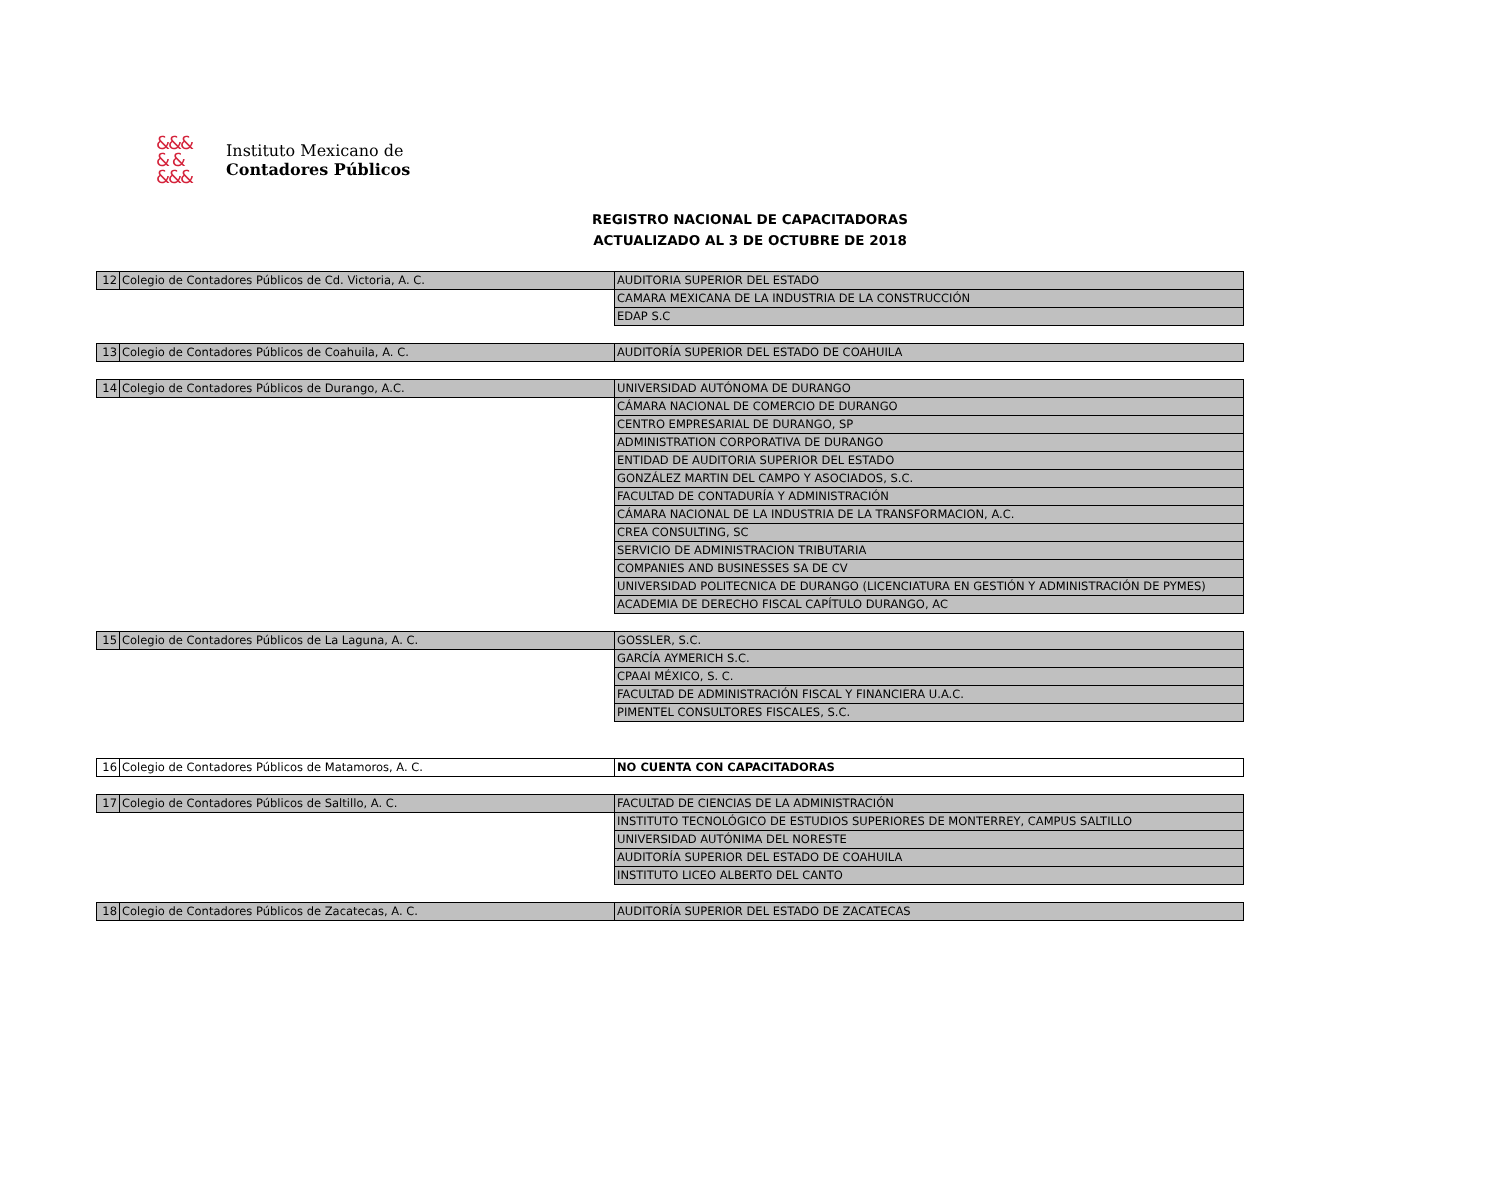&&&
& &
&&&
Instituto Mexicano de
Contadores Públicos
REGISTRO NACIONAL DE CAPACITADORAS
ACTUALIZADO AL 3 DE OCTUBRE DE 2018
| 12 | Colegio de Contadores Públicos de Cd. Victoria, A. C. | AUDITORIA SUPERIOR DEL ESTADO |
| | | CAMARA MEXICANA DE LA INDUSTRIA DE LA CONSTRUCCIÓN |
| | | EDAP S.C |
| 13 | Colegio de Contadores Públicos de Coahuila, A. C. | AUDITORÍA SUPERIOR DEL ESTADO DE COAHUILA |
| 14 | Colegio de Contadores Públicos de Durango, A.C. | UNIVERSIDAD AUTÓNOMA DE DURANGO |
| | | CÁMARA NACIONAL DE COMERCIO DE DURANGO |
| | | CENTRO EMPRESARIAL DE DURANGO, SP |
| | | ADMINISTRATION CORPORATIVA DE DURANGO |
| | | ENTIDAD DE AUDITORIA SUPERIOR DEL ESTADO |
| | | GONZÁLEZ MARTIN DEL CAMPO Y ASOCIADOS, S.C. |
| | | FACULTAD DE CONTADURÍA Y ADMINISTRACIÓN |
| | | CÁMARA NACIONAL DE LA INDUSTRIA DE LA TRANSFORMACION, A.C. |
| | | CREA CONSULTING, SC |
| | | SERVICIO DE ADMINISTRACION TRIBUTARIA |
| | | COMPANIES AND BUSINESSES SA DE CV |
| | | UNIVERSIDAD POLITECNICA DE DURANGO (LICENCIATURA EN GESTIÓN Y ADMINISTRACIÓN DE PYMES) |
| | | ACADEMIA DE DERECHO FISCAL CAPÍTULO DURANGO, AC |
| 15 | Colegio de Contadores Públicos de La Laguna, A. C. | GOSSLER, S.C. |
| | | GARCÍA AYMERICH S.C. |
| | | CPAAI MÉXICO, S. C. |
| | | FACULTAD DE ADMINISTRACIÓN FISCAL Y FINANCIERA U.A.C. |
| | | PIMENTEL CONSULTORES FISCALES, S.C. |
| 16 | Colegio de Contadores Públicos de Matamoros, A. C. | NO CUENTA CON CAPACITADORAS |
| 17 | Colegio de Contadores Públicos de Saltillo, A. C. | FACULTAD DE CIENCIAS DE LA ADMINISTRACIÓN |
| | | INSTITUTO TECNOLÓGICO DE ESTUDIOS SUPERIORES DE MONTERREY, CAMPUS SALTILLO |
| | | UNIVERSIDAD AUTÓNIMA DEL NORESTE |
| | | AUDITORÍA SUPERIOR DEL ESTADO DE COAHUILA |
| | | INSTITUTO LICEO ALBERTO DEL CANTO |
| 18 | Colegio de Contadores Públicos de Zacatecas, A. C. | AUDITORÍA SUPERIOR DEL ESTADO DE ZACATECAS |